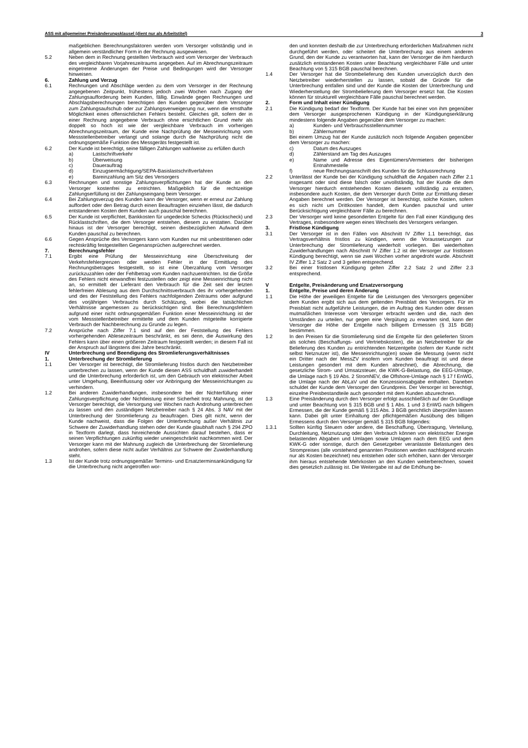ASS mit allgemeiner Preisänderungsklausel (dient nur als Arbeitstitel) 3
maßgeblichen Berechnungsfaktoren werden vom Versorger vollständig und in allgemein verständlicher Form in der Rechnung ausgewiesen.
5.2 Neben dem in Rechnung gestellten Verbrauch wird vom Versorger der Verbrauch des vergleichbaren Vorjahreszeitraums angegeben. Auf im Abrechnungszeitraum eingetretene Änderungen der Preise und Bedingungen wird der Versorger hinweisen.
6. Zahlung und Verzug
6.1 Rechnungen und Abschläge werden zu dem vom Versorger in der Rechnung angegebenen Zeitpunkt, frühestens jedoch zwei Wochen nach Zugang der Zahlungsaufforderung beim Kunden, fällig. Einwände gegen Rechnungen und Abschlagsberechnungen berechtigen den Kunden gegenüber dem Versorger zum Zahlungsaufschub oder zur Zahlungsverweigerung nur, wenn die ernsthafte Möglichkeit eines offensichtlichen Fehlers besteht. Gleiches gilt, sofern der in einer Rechnung angegebene Verbrauch ohne ersichtlichen Grund mehr als doppelt so hoch ist wie der vergleichbare Verbrauch im vorherigen Abrechnungszeitraum, der Kunde eine Nachprüfung der Messeinrichtung vom Messstellenbetreiber verlangt und solange durch die Nachprüfung nicht die ordnungsgemäße Funktion des Messgeräts festgestellt ist.
6.2 Der Kunde ist berechtigt, seine fälligen Zahlungen wahlweise zu erfüllen durch
a) Lastschriftverkehr
b) Überweisung
c) Dauerauftrag
d) Einzugsermächtigung/SEPA-Basislastschriftverfahren
e) Bareinzahlung am Sitz des Versorgers
6.3 Rechnungen und sonstige Zahlungsverpflichtungen hat der Kunde an den Versorger kostenfrei zu entrichten. Maßgeblich für die rechtzeitige Zahlungserfüllung ist der Zahlungseingang beim Versorger.
6.4 Bei Zahlungsverzug des Kunden kann der Versorger, wenn er erneut zur Zahlung auffordert oder den Betrag durch einen Beauftragten einziehen lässt, die dadurch entstandenen Kosten dem Kunden auch pauschal berechnen.
6.5 Der Kunde ist verpflichtet, Bankkosten für ungedeckte Schecks (Rückscheck) und Rücklastschriften, die dem Versorger entstehen, diesem zu erstatten. Darüber hinaus ist der Versorger berechtigt, seinen diesbezüglichen Aufwand dem Kunden pauschal zu berechnen.
6.6 Gegen Ansprüche des Versorgers kann vom Kunden nur mit unbestrittenen oder rechtskräftig festgestellten Gegenansprüchen aufgerechnet werden.
7. Berechnungsfehler
7.1 Ergibt eine Prüfung der Messeinrichtung eine Überschreitung der Verkehrsfehlergrenzen oder werden Fehler in der Ermittlung des Rechnungsbetrages festgestellt, so ist eine Überzahlung vom Versorger zurückzuzahlen oder der Fehlbetrag vom Kunden nachzuentrichten. Ist die Größe des Fehlers nicht einwandfrei festzustellen oder zeigt eine Messeinrichtung nicht an, so ermittelt der Lieferant den Verbrauch für die Zeit seit der letzten fehlerfreien Ablesung aus dem Durchschnittsverbrauch des ihr vorhergehenden und des der Feststellung des Fehlers nachfolgenden Zeitraums oder aufgrund des vorjährigen Verbrauchs durch Schätzung, wobei die tatsächlichen Verhältnisse angemessen zu berücksichtigen sind. Bei Berechnungsfehlern aufgrund einer nicht ordnungsgemäßen Funktion einer Messeinrichtung ist der vom Messstellenbetreiber ermittelte und dem Kunden mitgeteilte korrigierte Verbrauch der Nachberechnung zu Grunde zu legen.
7.2 Ansprüche nach Ziffer 7.1 sind auf den der Feststellung des Fehlers vorhergehenden Ablesezeitraum beschränkt, es sei denn, die Auswirkung des Fehlers kann über einen größeren Zeitraum festgestellt werden; in diesem Fall ist der Anspruch auf längstens drei Jahre beschränkt.
IV Unterbrechung und Beendigung des Stromlieferungsverhältnisses
1. Unterbrechung der Stromlieferung
1.1 Der Versorger ist berechtigt, die Stromlieferung fristlos durch den Netzbetreiber unterbrechen zu lassen, wenn der Kunde diesen ASS schuldhaft zuwiderhandelt und die Unterbrechung erforderlich ist, um den Gebrauch von elektrischer Arbeit unter Umgehung, Beeinflussung oder vor Anbringung der Messeinrichtungen zu verhindern.
1.2 Bei anderen Zuwiderhandlungen, insbesondere bei der Nichterfüllung einer Zahlungsverpflichtung oder Nichtleistung einer Sicherheit trotz Mahnung, ist der Versorger berechtigt, die Versorgung vier Wochen nach Androhung unterbrechen zu lassen und den zuständigen Netzbetreiber nach § 24 Abs. 3 NAV mit der Unterbrechung der Stromlieferung zu beauftragen. Dies gilt nicht, wenn der Kunde nachweist, dass die Folgen der Unterbrechung außer Verhältnis zur Schwere der Zuwiderhandlung stehen oder der Kunde glaubhaft nach § 294 ZPO in Textform darlegt, dass hinreichende Aussichten darauf bestehen, dass er seinen Verpflichtungen zukünftig wieder uneingeschränkt nachkommen wird. Der Versorger kann mit der Mahnung zugleich die Unterbrechung der Stromlieferung androhen, sofern diese nicht außer Verhältnis zur Schwere der Zuwiderhandlung steht.
1.3 Ist der Kunde trotz ordnungsgemäßer Termins- und Ersatzterminsankündigung für die Unterbrechung nicht angetroffen wor-
den und konnten deshalb die zur Unterbrechung erforderlichen Maßnahmen nicht durchgeführt werden, oder scheitert die Unterbrechung aus einem anderen Grund, den der Kunde zu verantworten hat, kann der Versorger die ihm hierdurch zusätzlich entstandenen Kosten unter Beachtung vergleichbarer Fälle und unter Beachtung von § 315 BGB pauschal berechnen.
1.4 Der Versorger hat die Strombelieferung des Kunden unverzüglich durch den Netzbetreiber wiederherstellen zu lassen, sobald die Gründe für die Unterbrechung entfallen sind und der Kunde die Kosten der Unterbrechung und Wiederherstellung der Strombelieferung dem Versorger ersetzt hat. Die Kosten können für strukturell vergleichbare Fälle pauschal berechnet werden.
2. Form und Inhalt einer Kündigung
2.1 Die Kündigung bedarf der Textform. Der Kunde hat bei einer von ihm gegenüber dem Versorger ausgesprochenen Kündigung in der Kündigungserklärung mindestens folgende Angaben gegenüber dem Versorger zu machen:
a) Kunden- und Verbrauchsstellennummer
b) Zählernummer
Bei einem Umzug hat der Kunde zusätzlich noch folgende Angaben gegenüber dem Versorger zu machen:
c) Datum des Auszuges
d) Zählerstand am Tag des Auszuges
e) Name und Adresse des Eigentümers/Vermieters der bisherigen Entnahmestelle
f) neue Rechnungsanschrift des Kunden für die Schlussrechnung
2.2 Unterlässt der Kunde bei der Kündigung schuldhaft die Angaben nach Ziffer 2.1 insgesamt oder sind diese falsch oder unvollständig, hat der Kunde die dem Versorger hierdurch entstehenden Kosten diesem vollständig zu erstatten, insbesondere auch Kosten, die dem Versorger durch Dritte zur Ermittlung dieser Angaben berechnet werden. Der Versorger ist berechtigt, solche Kosten, sofern es sich nicht um Drittkosten handelt, dem Kunden pauschal und unter Berücksichtigung vergleichbarer Fälle zu berechnen.
2.3 Der Versorger wird keine gesonderten Entgelte für den Fall einer Kündigung des Vertrages, insbesondere wegen eines Wechsels des Versorgers verlangen.
3. Fristlose Kündigung
3.1 Der Versorger ist in den Fällen von Abschnitt IV Ziffer 1.1 berechtigt, das Vertragsverhältnis fristlos zu kündigen, wenn die Voraussetzungen zur Unterbrechung der Stromlieferung wiederholt vorliegen. Bei wiederholten Zuwiderhandlungen nach Abschnitt IV Ziffer 1.2 ist der Versorger zur fristlosen Kündigung berechtigt, wenn sie zwei Wochen vorher angedroht wurde. Abschnitt IV Ziffer 1.2 Satz 2 und 3 gelten entsprechend.
3.2 Bei einer fristlosen Kündigung gelten Ziffer 2.2 Satz 2 und Ziffer 2.3 entsprechend.
V Entgelte, Preisänderung und Ersatzversorgung
1. Entgelte, Preise und deren Änderung
1.1 Die Höhe der jeweiligen Entgelte für die Leistungen des Versorgers gegenüber dem Kunden ergibt sich aus dem geltenden Preisblatt des Versorgers. Für im Preisblatt nicht aufgeführte Leistungen, die im Auftrag des Kunden oder dessen mutmaßlichen Interesse vom Versorger erbracht werden und die, nach den Umständen zu urteilen, nur gegen eine Vergütung zu erwarten sind, kann der Versorger die Höhe der Entgelte nach billigem Ermessen (§ 315 BGB) bestimmen.
1.2 In den Preisen für die Stromlieferung sind die Entgelte für den gelieferten Strom als solches (Beschaffungs- und Vertriebskosten), die an Netzbetreiber für die Belieferung des Kunden zu entrichtenden Netzentgelte (sofern der Kunde nicht selbst Netznutzer ist), die Messeinrichtung(en) sowie die Messung (wenn nicht ein Dritter nach der MessZV insofern vom Kunden beauftragt ist und diese Leistungen gesondert mit dem Kunden abrechnet), die Abrechnung, die gesetzliche Strom- und Umsatzsteuer, die KWK-G-Belastung, die EEG-Umlage, die Umlage nach § 19 Abs. 2 StromNEV, die Offshore-Umlage nach § 17 f EnWG, die Umlage nach der AbLaV und die Konzessionsabgabe enthalten. Daneben schuldet der Kunde dem Versorger den Grundpreis. Der Versorger ist berechtigt, einzelne Preisbestandteile auch gesondert mit dem Kunden abzurechnen.
1.3 Eine Preisänderung durch den Versorger erfolgt ausschließlich auf der Grundlage und unter Beachtung von § 315 BGB und § 1 Abs. 1 und 3 EnWG nach billigem Ermessen, die der Kunde gemäß § 315 Abs. 3 BGB gerichtlich überprüfen lassen kann. Dabei gilt unter Einhaltung der pflichtgemäßen Ausübung des billigen Ermessens durch den Versorger gemäß § 315 BGB folgendes:
1.3.1 Sollten künftig Steuern oder andere, die Beschaffung, Übertragung, Verteilung, Durchleitung, Netznutzung oder den Verbrauch können von elektrischer Energie belastenden Abgaben und Umlagen sowie Umlagen nach dem EEG und dem KWK-G oder sonstige, durch den Gesetzgeber veranlasste Belastungen des Strompreises (alle vorstehend genannten Positionen werden nachfolgend einzeln nur als Kosten bezeichnet) neu entstehen oder sich erhöhen, kann der Versorger ihm hieraus entstehende Mehrkosten an den Kunden weiterberechnen, soweit dies gesetzlich zulässig ist. Die Weitergabe ist auf die Erhöhung be-